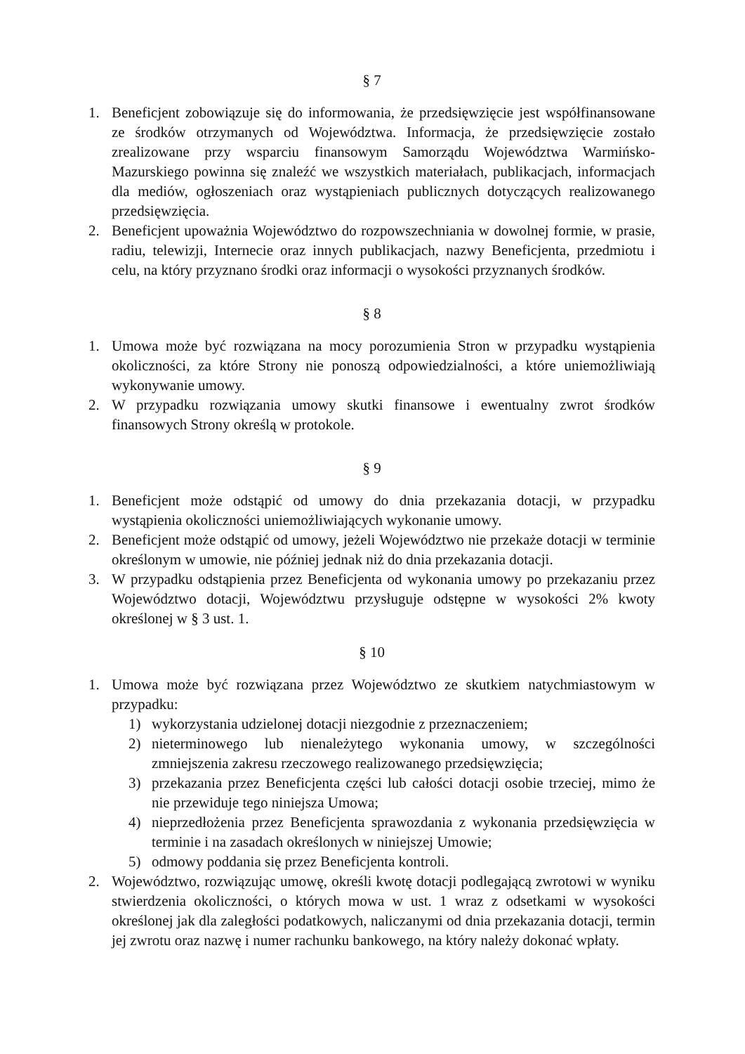§ 7
1. Beneficjent zobowiązuje się do informowania, że przedsięwzięcie jest współfinansowane ze środków otrzymanych od Województwa. Informacja, że przedsięwzięcie zostało zrealizowane przy wsparciu finansowym Samorządu Województwa Warmińsko-Mazurskiego powinna się znaleźć we wszystkich materiałach, publikacjach, informacjach dla mediów, ogłoszeniach oraz wystąpieniach publicznych dotyczących realizowanego przedsięwzięcia.
2. Beneficjent upoważnia Województwo do rozpowszechniania w dowolnej formie, w prasie, radiu, telewizji, Internecie oraz innych publikacjach, nazwy Beneficjenta, przedmiotu i celu, na który przyznano środki oraz informacji o wysokości przyznanych środków.
§ 8
1. Umowa może być rozwiązana na mocy porozumienia Stron w przypadku wystąpienia okoliczności, za które Strony nie ponoszą odpowiedzialności, a które uniemożliwiają wykonywanie umowy.
2. W przypadku rozwiązania umowy skutki finansowe i ewentualny zwrot środków finansowych Strony określą w protokole.
§ 9
1. Beneficjent może odstąpić od umowy do dnia przekazania dotacji, w przypadku wystąpienia okoliczności uniemożliwiających wykonanie umowy.
2. Beneficjent może odstąpić od umowy, jeżeli Województwo nie przekaże dotacji w terminie określonym w umowie, nie później jednak niż do dnia przekazania dotacji.
3. W przypadku odstąpienia przez Beneficjenta od wykonania umowy po przekazaniu przez Województwo dotacji, Województwu przysługuje odstępne w wysokości 2% kwoty określonej w § 3 ust. 1.
§ 10
1. Umowa może być rozwiązana przez Województwo ze skutkiem natychmiastowym w przypadku:
1) wykorzystania udzielonej dotacji niezgodnie z przeznaczeniem;
2) nieterminowego lub nienależytego wykonania umowy, w szczególności zmniejszenia zakresu rzeczowego realizowanego przedsięwzięcia;
3) przekazania przez Beneficjenta części lub całości dotacji osobie trzeciej, mimo że nie przewiduje tego niniejsza Umowa;
4) nieprzedłożenia przez Beneficjenta sprawozdania z wykonania przedsięwzięcia w terminie i na zasadach określonych w niniejszej Umowie;
5) odmowy poddania się przez Beneficjenta kontroli.
2. Województwo, rozwiązując umowę, określi kwotę dotacji podlegającą zwrotowi w wyniku stwierdzenia okoliczności, o których mowa w ust. 1 wraz z odsetkami w wysokości określonej jak dla zaległości podatkowych, naliczanymi od dnia przekazania dotacji, termin jej zwrotu oraz nazwę i numer rachunku bankowego, na który należy dokonać wpłaty.